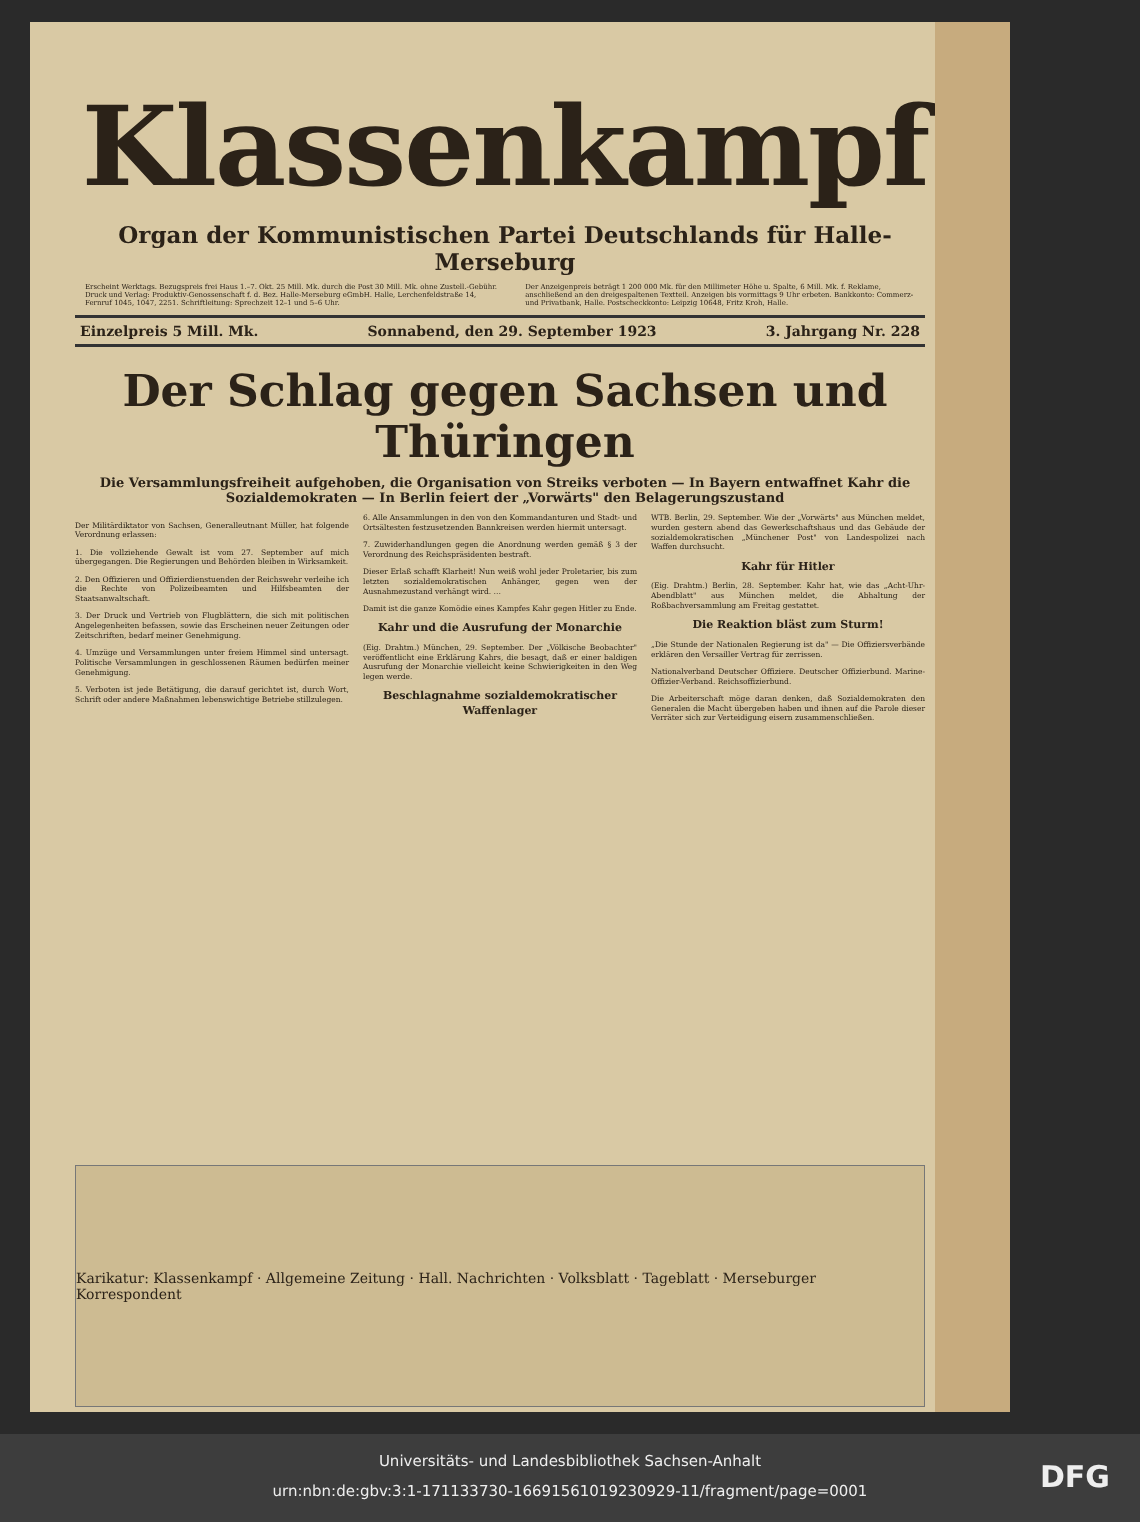Klassenkampf
Organ der Kommunistischen Partei Deutschlands für Halle-Merseburg
Erscheint Werktags. Bezugspreis frei Haus 1.–7. Okt. 25 Mill. Mk. durch die Post 30 Mill. Mk. ohne Zustell.-Gebühr. Druck und Verlag: Produktiv-Genossenschaft f. d. Bez. Halle-Merseburg eGmbH. Halle, Lerchenfeldstraße 14, Fernruf 1045, 1047, 2251. Schriftleitung: Sprechzeit 12–1 und 5–6 Uhr.
Der Anzeigenpreis beträgt 1 200 000 Mk. für den Millimeter Höhe u. Spalte, 6 Mill. Mk. f. Reklame, anschließend an den dreigespaltenen Textteil. Anzeigen bis vormittags 9 Uhr erbeten. Bankkonto: Commerz- und Privatbank, Halle. Postscheckkonto: Leipzig 10648, Fritz Kroh, Halle.
Einzelpreis 5 Mill. Mk. Sonnabend, den 29. September 1923 3. Jahrgang Nr. 228
Der Schlag gegen Sachsen und Thüringen
Die Versammlungsfreiheit aufgehoben, die Organisation von Streiks verboten — In Bayern entwaffnet Kahr die Sozialdemokraten — In Berlin feiert der „Vorwärts" den Belagerungszustand
Der Militärdiktator von Sachsen, Generalleutnant Müller, hat folgende Verordnung erlassen:
1. Die vollziehende Gewalt ist vom 27. September auf mich übergegangen. Die Regierungen und Behörden bleiben in Wirksamkeit.
2. Den Offizieren und Offizierdienstuenden der Reichswehr verleihe ich die Rechte von Polizeibeamten und Hilfsbeamten der Staatsanwaltschaft.
3. Der Druck und Vertrieb von Flugblättern, die sich mit politischen Angelegenheiten befassen, sowie das Erscheinen neuer Zeitungen oder Zeitschriften, bedarf meiner Genehmigung.
4. Umzüge und Versammlungen unter freiem Himmel sind untersagt. Politische Versammlungen in geschlossenen Räumen bedürfen meiner Genehmigung.
5. Verboten ist jede Betätigung, die darauf gerichtet ist, durch Wort, Schrift oder andere Maßnahmen lebenswichtige Betriebe stillzulegen.
6. Alle Ansammlungen in den von den Kommandanturen und Stadt- und Ortsältesten festzusetzenden Bannkreisen werden hiermit untersagt.
7. Zuwiderhandlungen gegen die Anordnung werden gemäß § 3 der Verordnung des Reichspräsidenten bestraft.
Dieser Erlaß schafft Klarheit! Nun weiß wohl jeder Proletarier, bis zum letzten sozialdemokratischen Anhänger, gegen wen der Ausnahmezustand verhängt wird. …
Damit ist die ganze Komödie eines Kampfes Kahr gegen Hitler zu Ende.
Kahr und die Ausrufung der Monarchie
(Eig. Drahtm.) München, 29. September. Der „Völkische Beobachter" veröffentlicht eine Erklärung Kahrs, die besagt, daß er einer baldigen Ausrufung der Monarchie vielleicht keine Schwierigkeiten in den Weg legen werde.
Beschlagnahme sozialdemokratischer Waffenlager
WTB. Berlin, 29. September. Wie der „Vorwärts" aus München meldet, wurden gestern abend das Gewerkschaftshaus und das Gebäude der sozialdemokratischen „Münchener Post" von Landespolizei nach Waffen durchsucht.
Kahr für Hitler
(Eig. Drahtm.) Berlin, 28. September. Kahr hat, wie das „Acht-Uhr-Abendblatt" aus München meldet, die Abhaltung der Roßbachversammlung am Freitag gestattet.
Die Reaktion bläst zum Sturm!
„Die Stunde der Nationalen Regierung ist da" — Die Offiziersverbände erklären den Versailler Vertrag für zerrissen.
Nationalverband Deutscher Offiziere. Deutscher Offizierbund. Marine-Offizier-Verband. Reichsoffizierbund.
Die Arbeiterschaft möge daran denken, daß Sozialdemokraten den Generalen die Macht übergeben haben und ihnen auf die Parole dieser Verräter sich zur Verteidigung eisern zusammenschließen.
Karikatur: Klassenkampf · Allgemeine Zeitung · Hall. Nachrichten · Volksblatt · Tageblatt · Merseburger Korrespondent
Universitäts- und Landesbibliothek Sachsen-Anhalt
urn:nbn:de:gbv:3:1-171133730-16691561019230929-11/fragment/page=0001
DFG